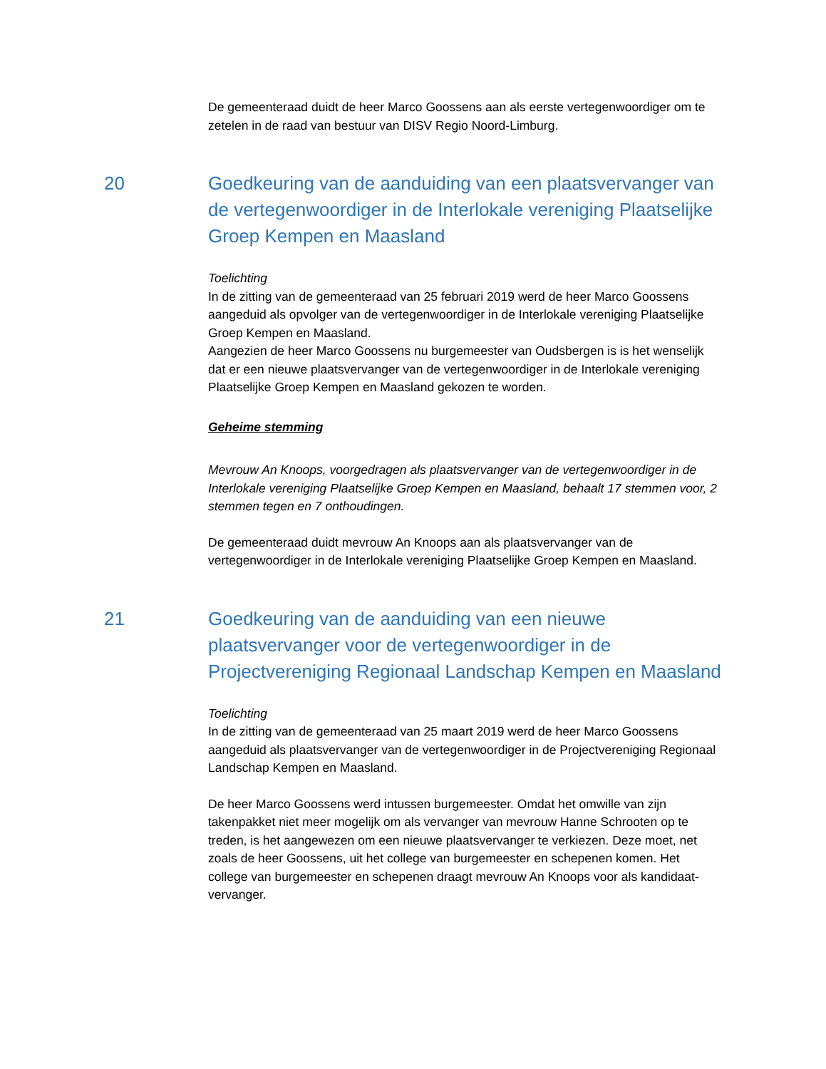De gemeenteraad duidt de heer Marco Goossens aan als eerste vertegenwoordiger om te zetelen in de raad van bestuur van DISV Regio Noord-Limburg.
20 Goedkeuring van de aanduiding van een plaatsvervanger van de vertegenwoordiger in de Interlokale vereniging Plaatselijke Groep Kempen en Maasland
Toelichting
In de zitting van de gemeenteraad van 25 februari 2019 werd de heer Marco Goossens aangeduid als opvolger van de vertegenwoordiger in de Interlokale vereniging Plaatselijke Groep Kempen en Maasland.
Aangezien de heer Marco Goossens nu burgemeester van Oudsbergen is is het wenselijk dat er een nieuwe plaatsvervanger van de vertegenwoordiger in de Interlokale vereniging Plaatselijke Groep Kempen en Maasland gekozen te worden.
Geheime stemming
Mevrouw An Knoops, voorgedragen als plaatsvervanger van de vertegenwoordiger in de Interlokale vereniging Plaatselijke Groep Kempen en Maasland, behaalt 17 stemmen voor, 2 stemmen tegen en 7 onthoudingen.
De gemeenteraad duidt mevrouw An Knoops aan als plaatsvervanger van de vertegenwoordiger in de Interlokale vereniging Plaatselijke Groep Kempen en Maasland.
21 Goedkeuring van de aanduiding van een nieuwe plaatsvervanger voor de vertegenwoordiger in de Projectvereniging Regionaal Landschap Kempen en Maasland
Toelichting
In de zitting van de gemeenteraad van 25 maart 2019 werd de heer Marco Goossens aangeduid als plaatsvervanger van de vertegenwoordiger in de Projectvereniging Regionaal Landschap Kempen en Maasland.
De heer Marco Goossens werd intussen burgemeester. Omdat het omwille van zijn takenpakket niet meer mogelijk om als vervanger van mevrouw Hanne Schrooten op te treden, is het aangewezen om een nieuwe plaatsvervanger te verkiezen. Deze moet, net zoals de heer Goossens, uit het college van burgemeester en schepenen komen. Het college van burgemeester en schepenen draagt mevrouw An Knoops voor als kandidaat-vervanger.